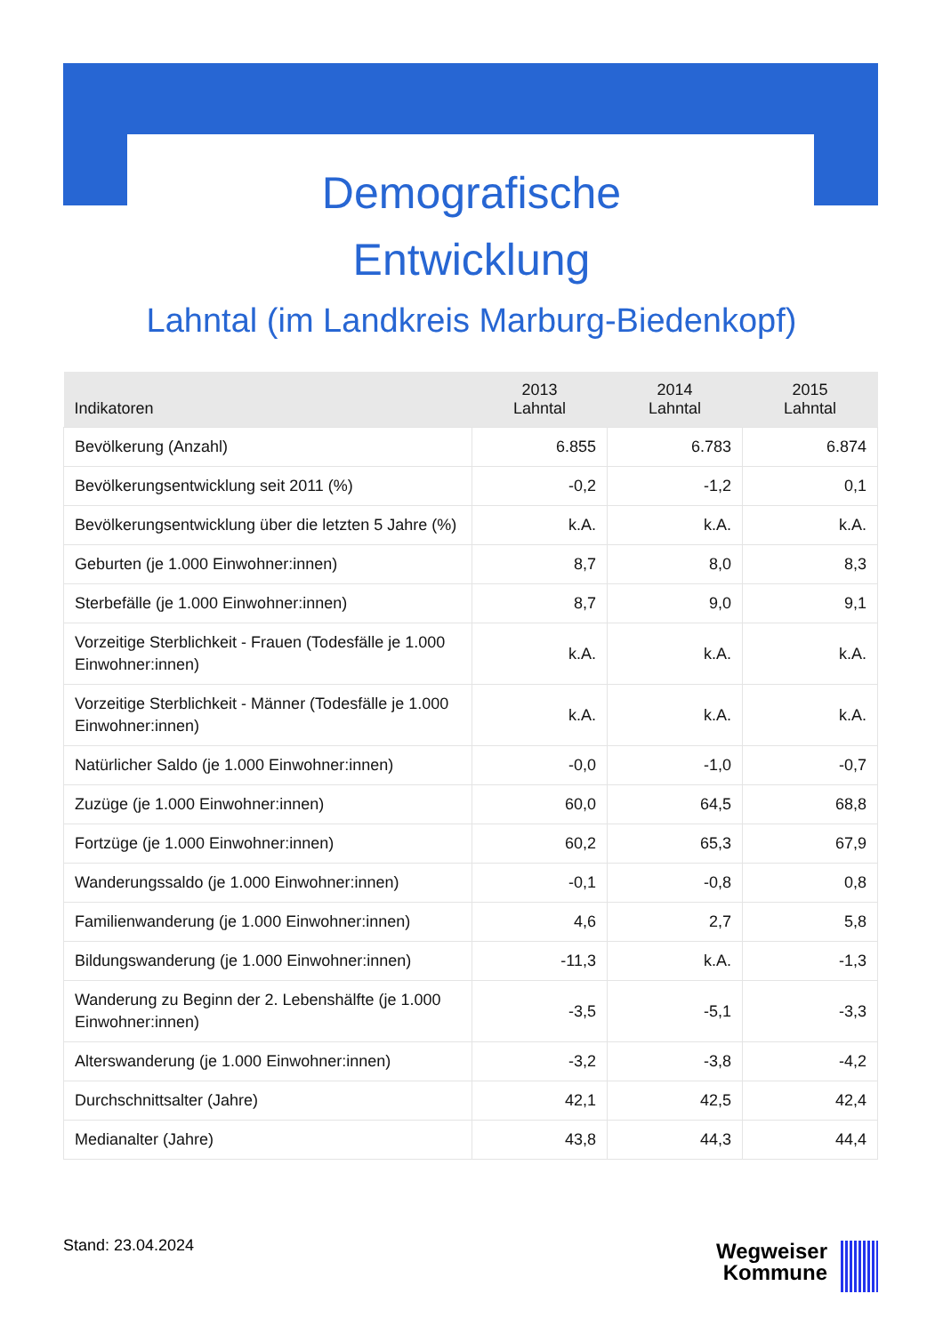Demografische
Entwicklung
Lahntal (im Landkreis Marburg-Biedenkopf)
| Indikatoren | 2013 Lahntal | 2014 Lahntal | 2015 Lahntal |
| --- | --- | --- | --- |
| Bevölkerung (Anzahl) | 6.855 | 6.783 | 6.874 |
| Bevölkerungsentwicklung seit 2011 (%) | -0,2 | -1,2 | 0,1 |
| Bevölkerungsentwicklung über die letzten 5 Jahre (%) | k.A. | k.A. | k.A. |
| Geburten (je 1.000 Einwohner:innen) | 8,7 | 8,0 | 8,3 |
| Sterbefälle (je 1.000 Einwohner:innen) | 8,7 | 9,0 | 9,1 |
| Vorzeitige Sterblichkeit - Frauen (Todesfälle je 1.000 Einwohner:innen) | k.A. | k.A. | k.A. |
| Vorzeitige Sterblichkeit - Männer (Todesfälle je 1.000 Einwohner:innen) | k.A. | k.A. | k.A. |
| Natürlicher Saldo (je 1.000 Einwohner:innen) | -0,0 | -1,0 | -0,7 |
| Zuzüge (je 1.000 Einwohner:innen) | 60,0 | 64,5 | 68,8 |
| Fortzüge (je 1.000 Einwohner:innen) | 60,2 | 65,3 | 67,9 |
| Wanderungssaldo (je 1.000 Einwohner:innen) | -0,1 | -0,8 | 0,8 |
| Familienwanderung (je 1.000 Einwohner:innen) | 4,6 | 2,7 | 5,8 |
| Bildungswanderung (je 1.000 Einwohner:innen) | -11,3 | k.A. | -1,3 |
| Wanderung zu Beginn der 2. Lebenshälfte (je 1.000 Einwohner:innen) | -3,5 | -5,1 | -3,3 |
| Alterswanderung (je 1.000 Einwohner:innen) | -3,2 | -3,8 | -4,2 |
| Durchschnittsalter (Jahre) | 42,1 | 42,5 | 42,4 |
| Medianalter (Jahre) | 43,8 | 44,3 | 44,4 |
Stand: 23.04.2024
Wegweiser
Kommune